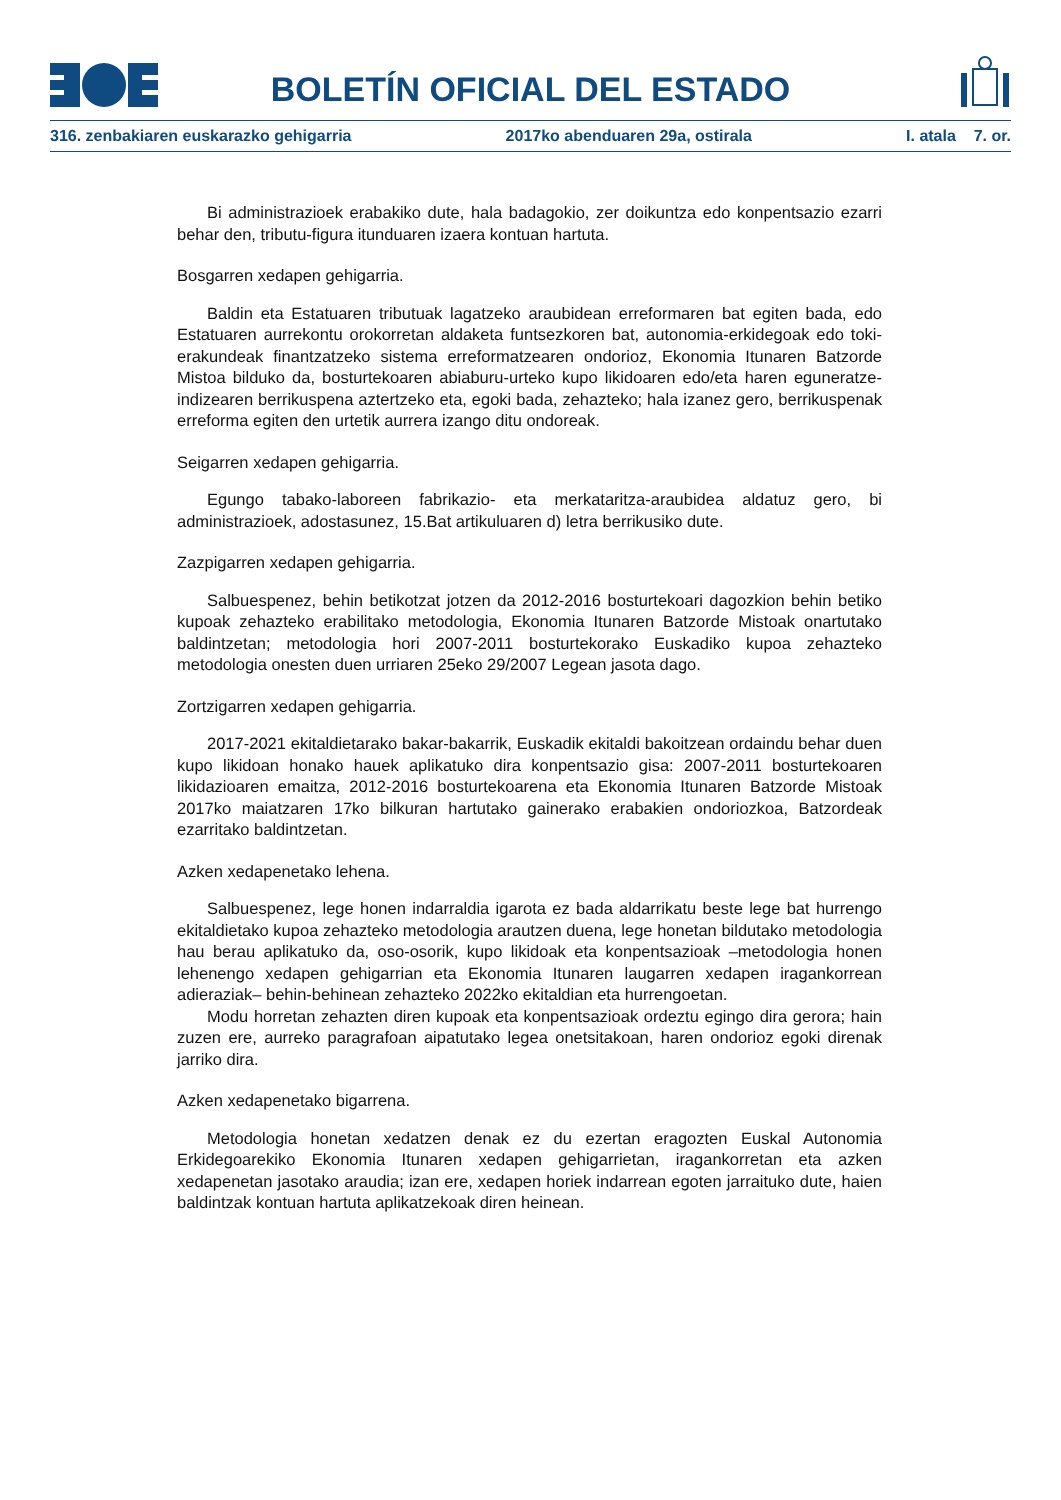BOLETÍN OFICIAL DEL ESTADO
316. zenbakiaren euskarazko gehigarria 2017ko abenduaren 29a, ostirala I. atala 7. or.
Bi administrazioek erabakiko dute, hala badagokio, zer doikuntza edo konpentsazio ezarri behar den, tributu-figura itunduaren izaera kontuan hartuta.
Bosgarren xedapen gehigarria.
Baldin eta Estatuaren tributuak lagatzeko araubidean erreformaren bat egiten bada, edo Estatuaren aurrekontu orokorretan aldaketa funtsezkoren bat, autonomia-erkidegoak edo toki-erakundeak finantzatzeko sistema erreformatzearen ondorioz, Ekonomia Itunaren Batzorde Mistoa bilduko da, bosturtekoaren abiaburu-urteko kupo likidoaren edo/eta haren eguneratze-indizearen berrikuspena aztertzeko eta, egoki bada, zehazteko; hala izanez gero, berrikuspenak erreforma egiten den urtetik aurrera izango ditu ondoreak.
Seigarren xedapen gehigarria.
Egungo tabako-laboreen fabrikazio- eta merkataritza-araubidea aldatuz gero, bi administrazioek, adostasunez, 15.Bat artikuluaren d) letra berrikusiko dute.
Zazpigarren xedapen gehigarria.
Salbuespenez, behin betikotzat jotzen da 2012-2016 bosturtekoari dagozkion behin betiko kupoak zehazteko erabilitako metodologia, Ekonomia Itunaren Batzorde Mistoak onartutako baldintzetan; metodologia hori 2007-2011 bosturtekorako Euskadiko kupoa zehazteko metodologia onesten duen urriaren 25eko 29/2007 Legean jasota dago.
Zortzigarren xedapen gehigarria.
2017-2021 ekitaldietarako bakar-bakarrik, Euskadik ekitaldi bakoitzean ordaindu behar duen kupo likidoan honako hauek aplikatuko dira konpentsazio gisa: 2007-2011 bosturtekoaren likidazioaren emaitza, 2012-2016 bosturtekoarena eta Ekonomia Itunaren Batzorde Mistoak 2017ko maiatzaren 17ko bilkuran hartutako gainerako erabakien ondoriozkoa, Batzordeak ezarritako baldintzetan.
Azken xedapenetako lehena.
Salbuespenez, lege honen indarraldia igarota ez bada aldarrikatu beste lege bat hurrengo ekitaldietako kupoa zehazteko metodologia arautzen duena, lege honetan bildutako metodologia hau berau aplikatuko da, oso-osorik, kupo likidoak eta konpentsazioak –metodologia honen lehenengo xedapen gehigarrian eta Ekonomia Itunaren laugarren xedapen iragankorrean adieraziak– behin-behinean zehazteko 2022ko ekitaldian eta hurrengoetan.
Modu horretan zehazten diren kupoak eta konpentsazioak ordeztu egingo dira gerora; hain zuzen ere, aurreko paragrafoan aipatutako legea onetsitakoan, haren ondorioz egoki direnak jarriko dira.
Azken xedapenetako bigarrena.
Metodologia honetan xedatzen denak ez du ezertan eragozten Euskal Autonomia Erkidegoarekiko Ekonomia Itunaren xedapen gehigarrietan, iragankorretan eta azken xedapenetan jasotako araudia; izan ere, xedapen horiek indarrean egoten jarraituko dute, haien baldintzak kontuan hartuta aplikatzekoak diren heinean.